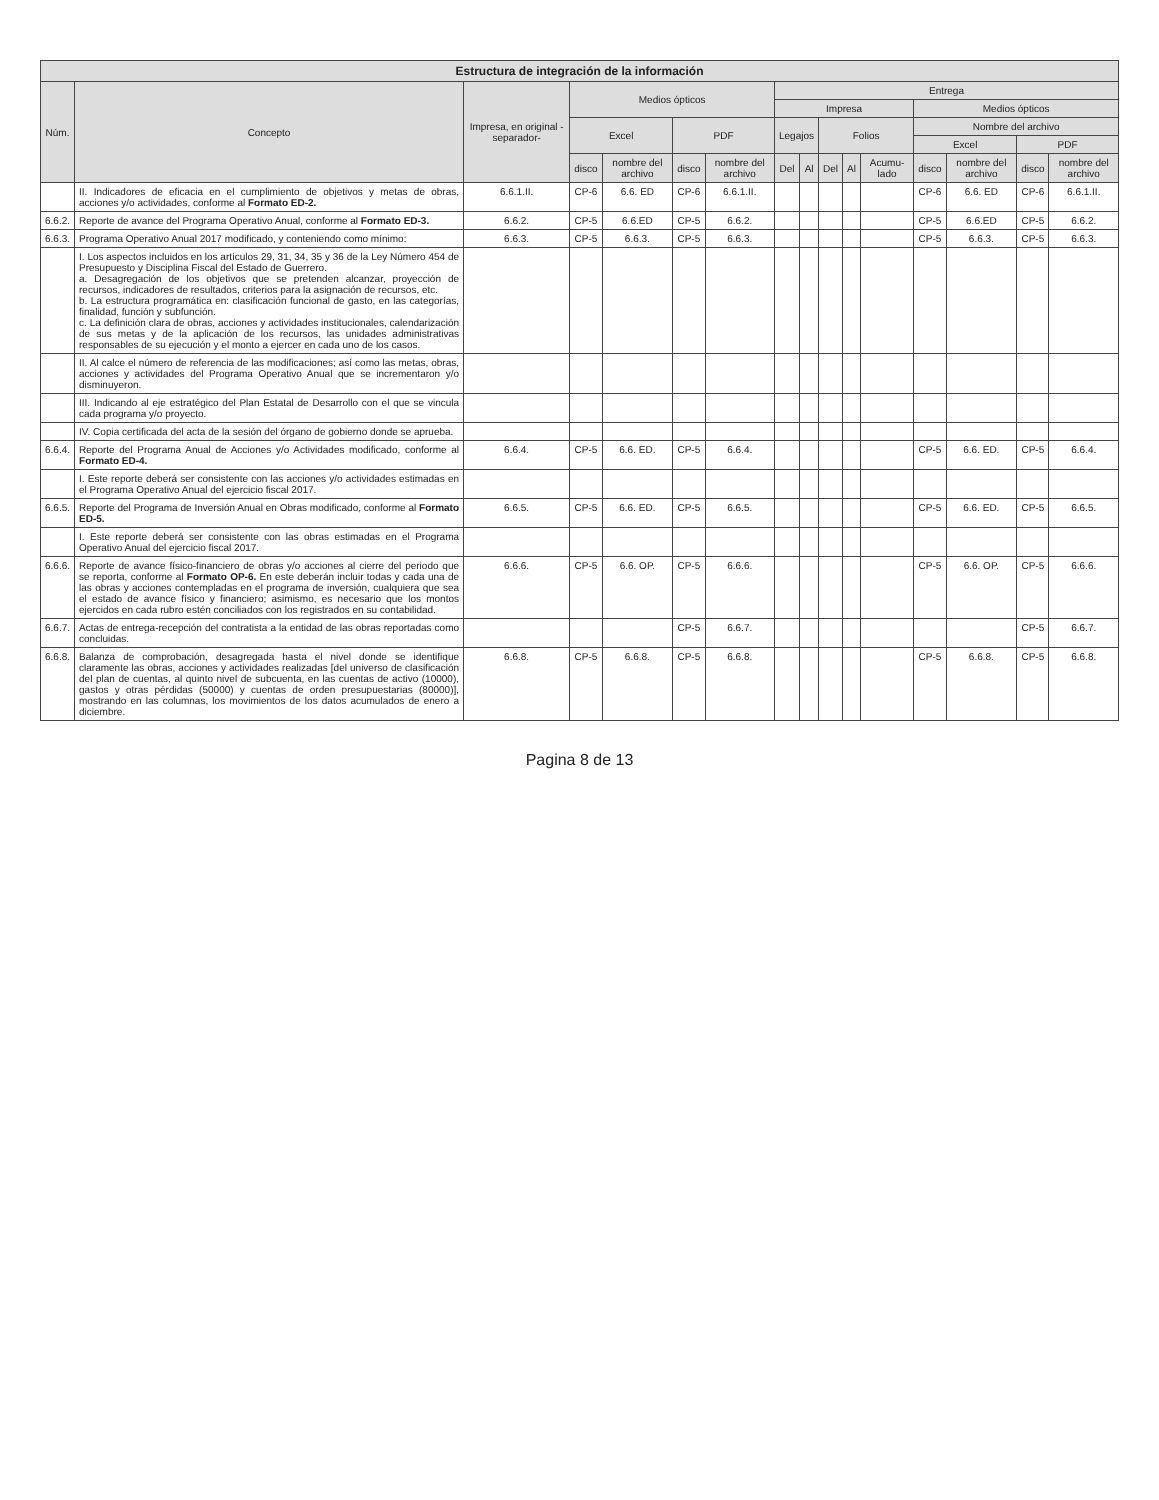| Estructura de integración de la información | | | | | | | | | | | | | | | |
| --- | --- | --- | --- | --- | --- | --- | --- | --- | --- | --- | --- | --- | --- | --- | --- |
| Núm. | Concepto | Impresa, en original -separador- | Medios ópticos | | | | Entrega | | | | | | | | |
| | | | | | | | Impresa | | | | | Medios ópticos | | | |
| | | | Excel | | PDF | | Legajos | | Folios | | | Nombre del archivo | | | |
| | | | | | | | | | | | | Excel | | PDF | |
| | | | disco | nombre del archivo | disco | nombre del archivo | Del | Al | Del | Al | Acumu-lado | disco | nombre del archivo | disco | nombre del archivo |
| | II. Indicadores de eficacia en el cumplimiento de objetivos y metas de obras, acciones y/o actividades, conforme al Formato ED-2. | 6.6.1.II. | CP-6 | 6.6. ED | CP-6 | 6.6.1.II. | | | | | | CP-6 | 6.6. ED | CP-6 | 6.6.1.II. |
| 6.6.2. | Reporte de avance del Programa Operativo Anual, conforme al Formato ED-3. | 6.6.2. | CP-5 | 6.6.ED | CP-5 | 6.6.2. | | | | | | CP-5 | 6.6.ED | CP-5 | 6.6.2. |
| 6.6.3. | Programa Operativo Anual 2017 modificado, y conteniendo como mínimo: | 6.6.3. | CP-5 | 6.6.3. | CP-5 | 6.6.3. | | | | | | CP-5 | 6.6.3. | CP-5 | 6.6.3. |
| | I. Los aspectos incluidos en los artículos 29, 31, 34, 35 y 36 de la Ley Número 454 de Presupuesto y Disciplina Fiscal del Estado de Guerrero. a. Desagregación de los objetivos que se pretenden alcanzar, proyección de recursos, indicadores de resultados, criterios para la asignación de recursos, etc. b. La estructura programática en: clasificación funcional de gasto, en las categorías, finalidad, función y subfunción. c. La definición clara de obras, acciones y actividades institucionales, calendarización de sus metas y de la aplicación de los recursos, las unidades administrativas responsables de su ejecución y el monto a ejercer en cada uno de los casos. | | | | | | | | | | | | | | |
| | II. Al calce el número de referencia de las modificaciones; así como las metas, obras, acciones y actividades del Programa Operativo Anual que se incrementaron y/o disminuyeron. | | | | | | | | | | | | | | |
| | III. Indicando al eje estratégico del Plan Estatal de Desarrollo con el que se vincula cada programa y/o proyecto. | | | | | | | | | | | | | | |
| | IV. Copia certificada del acta de la sesión del órgano de gobierno donde se aprueba. | | | | | | | | | | | | | | |
| 6.6.4. | Reporte del Programa Anual de Acciones y/o Actividades modificado, conforme al Formato ED-4. | 6.6.4. | CP-5 | 6.6. ED. | CP-5 | 6.6.4. | | | | | | CP-5 | 6.6. ED. | CP-5 | 6.6.4. |
| | I. Este reporte deberá ser consistente con las acciones y/o actividades estimadas en el Programa Operativo Anual del ejercicio fiscal 2017. | | | | | | | | | | | | | | |
| 6.6.5. | Reporte del Programa de Inversión Anual en Obras modificado, conforme al Formato ED-5. | 6.6.5. | CP-5 | 6.6. ED. | CP-5 | 6.6.5. | | | | | | CP-5 | 6.6. ED. | CP-5 | 6.6.5. |
| | I. Este reporte deberá ser consistente con las obras estimadas en el Programa Operativo Anual del ejercicio fiscal 2017. | | | | | | | | | | | | | | |
| 6.6.6. | Reporte de avance físico-financiero de obras y/o acciones al cierre del periodo que se reporta, conforme al Formato OP-6. En este deberán incluir todas y cada una de las obras y acciones contempladas en el programa de inversión, cualquiera que sea el estado de avance físico y financiero; asimismo, es necesario que los montos ejercidos en cada rubro estén conciliados con los registrados en su contabilidad. | 6.6.6. | CP-5 | 6.6. OP. | CP-5 | 6.6.6. | | | | | | CP-5 | 6.6. OP. | CP-5 | 6.6.6. |
| 6.6.7. | Actas de entrega-recepción del contratista a la entidad de las obras reportadas como concluidas. | | | | CP-5 | 6.6.7. | | | | | | | | CP-5 | 6.6.7. |
| 6.6.8. | Balanza de comprobación, desagregada hasta el nivel donde se identifique claramente las obras, acciones y actividades realizadas [del universo de clasificación del plan de cuentas, al quinto nivel de subcuenta, en las cuentas de activo (10000), gastos y otras pérdidas (50000) y cuentas de orden presupuestarias (80000)], mostrando en las columnas, los movimientos de los datos acumulados de enero a diciembre. | 6.6.8. | CP-5 | 6.6.8. | CP-5 | 6.6.8. | | | | | | CP-5 | 6.6.8. | CP-5 | 6.6.8. |
Pagina 8 de 13